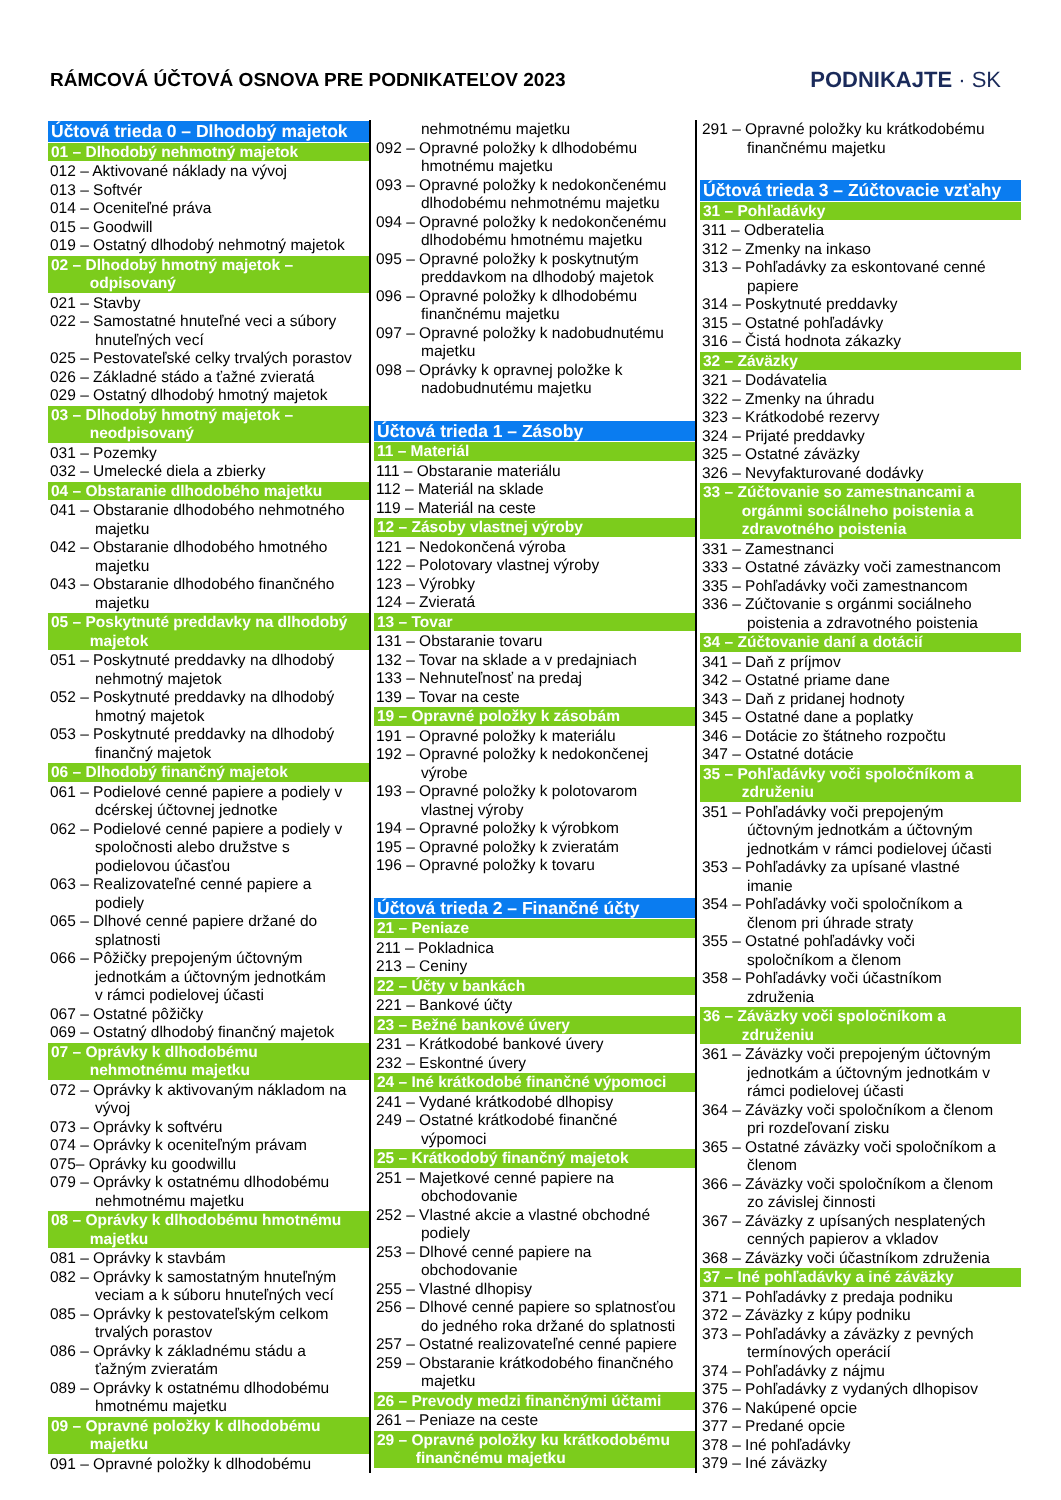RÁMCOVÁ ÚČTOVÁ OSNOVA PRE PODNIKATEĽOV 2023
PODNIKAJTE · SK
Účtová trieda 0 – Dlhodobý majetok
01 – Dlhodobý nehmotný majetok
012 – Aktivované náklady na vývoj
013 – Softvér
014 – Oceniteľné práva
015 – Goodwill
019 – Ostatný dlhodobý nehmotný majetok
02 – Dlhodobý hmotný majetok –
odpisovaný
021 – Stavby
022 – Samostatné hnuteľné veci a súbory
hnuteľných vecí
025 – Pestovateľské celky trvalých porastov
026 – Základné stádo a ťažné zvieratá
029 – Ostatný dlhodobý hmotný majetok
03 – Dlhodobý hmotný majetok –
neodpisovaný
031 – Pozemky
032 – Umelecké diela a zbierky
04 – Obstaranie dlhodobého majetku
041 – Obstaranie dlhodobého nehmotného
majetku
042 – Obstaranie dlhodobého hmotného
majetku
043 – Obstaranie dlhodobého finančného
majetku
05 – Poskytnuté preddavky na dlhodobý
majetok
051 – Poskytnuté preddavky na dlhodobý
nehmotný majetok
052 – Poskytnuté preddavky na dlhodobý
hmotný majetok
053 – Poskytnuté preddavky na dlhodobý
finančný majetok
06 – Dlhodobý finančný majetok
061 – Podielové cenné papiere a podiely v
dcérskej účtovnej jednotke
062 – Podielové cenné papiere a podiely v
spoločnosti alebo družstve s
podielovou účasťou
063 – Realizovateľné cenné papiere a
podiely
065 – Dlhové cenné papiere držané do
splatnosti
066 – Pôžičky prepojeným účtovným
jednotkám a účtovným jednotkám
v rámci podielovej účasti
067 – Ostatné pôžičky
069 – Ostatný dlhodobý finančný majetok
07 – Oprávky k dlhodobému
nehmotnému majetku
072 – Oprávky k aktivovaným nákladom na
vývoj
073 – Oprávky k softvéru
074 – Oprávky k oceniteľným právam
075– Oprávky ku goodwillu
079 – Oprávky k ostatnému dlhodobému
nehmotnému majetku
08 – Oprávky k dlhodobému hmotnému
majetku
081 – Oprávky k stavbám
082 – Oprávky k samostatným hnuteľným
veciam a k súboru hnuteľných vecí
085 – Oprávky k pestovateľským celkom
trvalých porastov
086 – Oprávky k základnému stádu a
ťažným zvieratám
089 – Oprávky k ostatnému dlhodobému
hmotnému majetku
09 – Opravné položky k dlhodobému
majetku
091 – Opravné položky k dlhodobému
nehmotnému majetku
092 – Opravné položky k dlhodobému
hmotnému majetku
093 – Opravné položky k nedokončenému
dlhodobému nehmotnému majetku
094 – Opravné položky k nedokončenému
dlhodobému hmotnému majetku
095 – Opravné položky k poskytnutým
preddavkom na dlhodobý majetok
096 – Opravné položky k dlhodobému
finančnému majetku
097 – Opravné položky k nadobudnutému
majetku
098 – Oprávky k opravnej položke k
nadobudnutému majetku
Účtová trieda 1 – Zásoby
11 – Materiál
111 – Obstaranie materiálu
112 – Materiál na sklade
119 – Materiál na ceste
12 – Zásoby vlastnej výroby
121 – Nedokončená výroba
122 – Polotovary vlastnej výroby
123 – Výrobky
124 – Zvieratá
13 – Tovar
131 – Obstaranie tovaru
132 – Tovar na sklade a v predajniach
133 – Nehnuteľnosť na predaj
139 – Tovar na ceste
19 – Opravné položky k zásobám
191 – Opravné položky k materiálu
192 – Opravné položky k nedokončenej
výrobe
193 – Opravné položky k polotovarom
vlastnej výroby
194 – Opravné položky k výrobkom
195 – Opravné položky k zvieratám
196 – Opravné položky k tovaru
Účtová trieda 2 – Finančné účty
21 – Peniaze
211 – Pokladnica
213 – Ceniny
22 – Účty v bankách
221 – Bankové účty
23 – Bežné bankové úvery
231 – Krátkodobé bankové úvery
232 – Eskontné úvery
24 – Iné krátkodobé finančné výpomoci
241 – Vydané krátkodobé dlhopisy
249 – Ostatné krátkodobé finančné
výpomoci
25 – Krátkodobý finančný majetok
251 – Majetkové cenné papiere na
obchodovanie
252 – Vlastné akcie a vlastné obchodné
podiely
253 – Dlhové cenné papiere na
obchodovanie
255 – Vlastné dlhopisy
256 – Dlhové cenné papiere so splatnosťou
do jedného roka držané do splatnosti
257 – Ostatné realizovateľné cenné papiere
259 – Obstaranie krátkodobého finančného
majetku
26 – Prevody medzi finančnými účtami
261 – Peniaze na ceste
29 – Opravné položky ku krátkodobému
finančnému majetku
291 – Opravné položky ku krátkodobému
finančnému majetku
Účtová trieda 3 – Zúčtovacie vzťahy
31 – Pohľadávky
311 – Odberatelia
312 – Zmenky na inkaso
313 – Pohľadávky za eskontované cenné
papiere
314 – Poskytnuté preddavky
315 – Ostatné pohľadávky
316 – Čistá hodnota zákazky
32 – Záväzky
321 – Dodávatelia
322 – Zmenky na úhradu
323 – Krátkodobé rezervy
324 – Prijaté preddavky
325 – Ostatné záväzky
326 – Nevyfakturované dodávky
33 – Zúčtovanie so zamestnancami a
orgánmi sociálneho poistenia a
zdravotného poistenia
331 – Zamestnanci
333 – Ostatné záväzky voči zamestnancom
335 – Pohľadávky voči zamestnancom
336 – Zúčtovanie s orgánmi sociálneho
poistenia a zdravotného poistenia
34 – Zúčtovanie daní a dotácií
341 – Daň z príjmov
342 – Ostatné priame dane
343 – Daň z pridanej hodnoty
345 – Ostatné dane a poplatky
346 – Dotácie zo štátneho rozpočtu
347 – Ostatné dotácie
35 – Pohľadávky voči spoločníkom a
združeniu
351 – Pohľadávky voči prepojeným
účtovným jednotkám a účtovným
jednotkám v rámci podielovej účasti
353 – Pohľadávky za upísané vlastné
imanie
354 – Pohľadávky voči spoločníkom a
členom pri úhrade straty
355 – Ostatné pohľadávky voči
spoločníkom a členom
358 – Pohľadávky voči účastníkom
združenia
36 – Záväzky voči spoločníkom a
združeniu
361 – Záväzky voči prepojeným účtovným
jednotkám a účtovným jednotkám v
rámci podielovej účasti
364 – Záväzky voči spoločníkom a členom
pri rozdeľovaní zisku
365 – Ostatné záväzky voči spoločníkom a
členom
366 – Záväzky voči spoločníkom a členom
zo závislej činnosti
367 – Záväzky z upísaných nesplatených
cenných papierov a vkladov
368 – Záväzky voči účastníkom združenia
37 – Iné pohľadávky a iné záväzky
371 – Pohľadávky z predaja podniku
372 – Záväzky z kúpy podniku
373 – Pohľadávky a záväzky z pevných
termínových operácií
374 – Pohľadávky z nájmu
375 – Pohľadávky z vydaných dlhopisov
376 – Nakúpené opcie
377 – Predané opcie
378 – Iné pohľadávky
379 – Iné záväzky